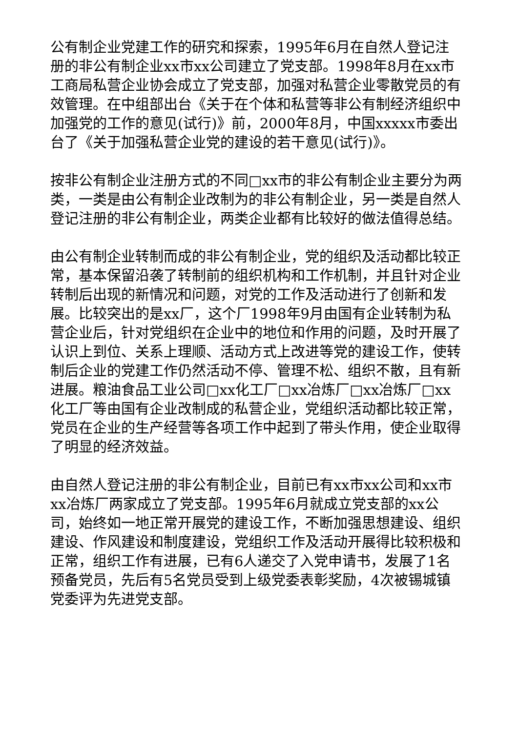公有制企业党建工作的研究和探索，1995年6月在自然人登记注册的非公有制企业xx市xx公司建立了党支部。1998年8月在xx市工商局私营企业协会成立了党支部，加强对私营企业零散党员的有效管理。在中组部出台《关于在个体和私营等非公有制经济组织中加强党的工作的意见(试行)》前，2000年8月，中国xxxxx市委出台了《关于加强私营企业党的建设的若干意见(试行)》。
按非公有制企业注册方式的不同□xx市的非公有制企业主要分为两类，一类是由公有制企业改制为的非公有制企业，另一类是自然人登记注册的非公有制企业，两类企业都有比较好的做法值得总结。
由公有制企业转制而成的非公有制企业，党的组织及活动都比较正常，基本保留沿袭了转制前的组织机构和工作机制，并且针对企业转制后出现的新情况和问题，对党的工作及活动进行了创新和发展。比较突出的是xx厂，这个厂1998年9月由国有企业转制为私营企业后，针对党组织在企业中的地位和作用的问题，及时开展了认识上到位、关系上理顺、活动方式上改进等党的建设工作，使转制后企业的党建工作仍然活动不停、管理不松、组织不散，且有新进展。粮油食品工业公司□xx化工厂□xx冶炼厂□xx冶炼厂□xx化工厂等由国有企业改制成的私营企业，党组织活动都比较正常，党员在企业的生产经营等各项工作中起到了带头作用，使企业取得了明显的经济效益。
由自然人登记注册的非公有制企业，目前已有xx市xx公司和xx市xx冶炼厂两家成立了党支部。1995年6月就成立党支部的xx公司，始终如一地正常开展党的建设工作，不断加强思想建设、组织建设、作风建设和制度建设，党组织工作及活动开展得比较积极和正常，组织工作有进展，已有6人递交了入党申请书，发展了1名预备党员，先后有5名党员受到上级党委表彰奖励，4次被锡城镇党委评为先进党支部。